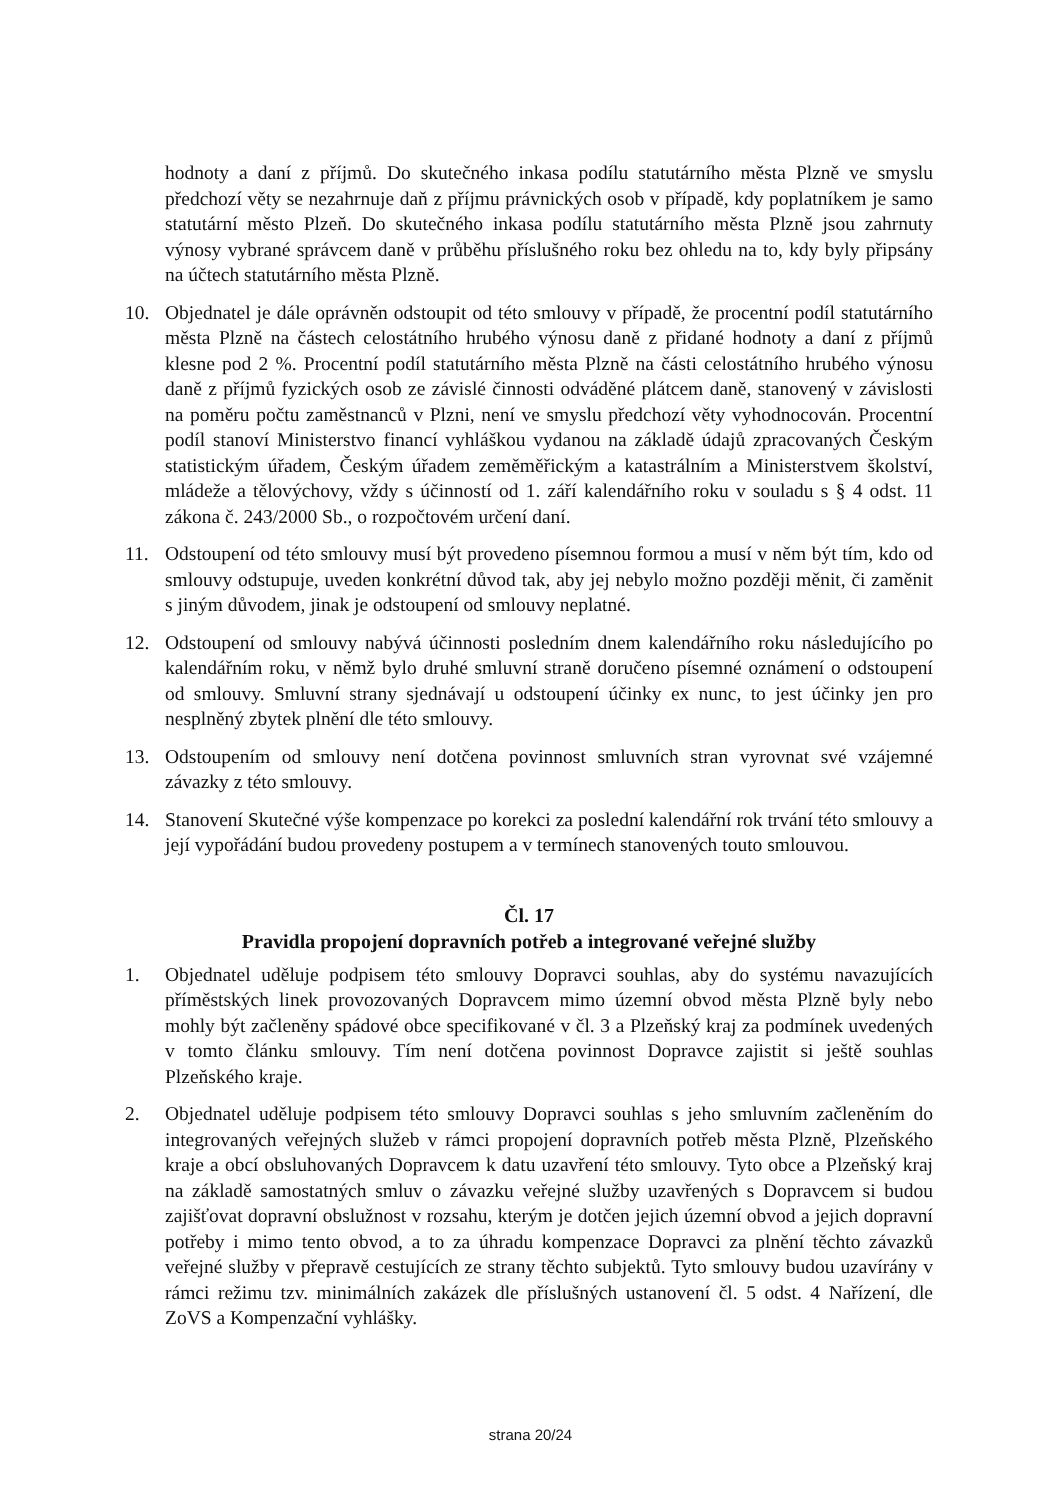hodnoty a daní z příjmů. Do skutečného inkasa podílu statutárního města Plzně ve smyslu předchozí věty se nezahrnuje daň z příjmu právnických osob v případě, kdy poplatníkem je samo statutární město Plzeň. Do skutečného inkasa podílu statutárního města Plzně jsou zahrnuty výnosy vybrané správcem daně v průběhu příslušného roku bez ohledu na to, kdy byly připsány na účtech statutárního města Plzně.
10. Objednatel je dále oprávněn odstoupit od této smlouvy v případě, že procentní podíl statutárního města Plzně na částech celostátního hrubého výnosu daně z přidané hodnoty a daní z příjmů klesne pod 2 %. Procentní podíl statutárního města Plzně na části celostátního hrubého výnosu daně z příjmů fyzických osob ze závislé činnosti odváděné plátcem daně, stanovený v závislosti na poměru počtu zaměstnanců v Plzni, není ve smyslu předchozí věty vyhodnocován. Procentní podíl stanoví Ministerstvo financí vyhláškou vydanou na základě údajů zpracovaných Českým statistickým úřadem, Českým úřadem zeměměřickým a katastrálním a Ministerstvem školství, mládeže a tělovýchovy, vždy s účinností od 1. září kalendářního roku v souladu s § 4 odst. 11 zákona č. 243/2000 Sb., o rozpočtovém určení daní.
11. Odstoupení od této smlouvy musí být provedeno písemnou formou a musí v něm být tím, kdo od smlouvy odstupuje, uveden konkrétní důvod tak, aby jej nebylo možno později měnit, či zaměnit s jiným důvodem, jinak je odstoupení od smlouvy neplatné.
12. Odstoupení od smlouvy nabývá účinnosti posledním dnem kalendářního roku následujícího po kalendářním roku, v němž bylo druhé smluvní straně doručeno písemné oznámení o odstoupení od smlouvy. Smluvní strany sjednávají u odstoupení účinky ex nunc, to jest účinky jen pro nesplněný zbytek plnění dle této smlouvy.
13. Odstoupením od smlouvy není dotčena povinnost smluvních stran vyrovnat své vzájemné závazky z této smlouvy.
14. Stanovení Skutečné výše kompenzace po korekci za poslední kalendářní rok trvání této smlouvy a její vypořádání budou provedeny postupem a v termínech stanovených touto smlouvou.
Čl. 17
Pravidla propojení dopravních potřeb a integrované veřejné služby
1. Objednatel uděluje podpisem této smlouvy Dopravci souhlas, aby do systému navazujících příměstských linek provozovaných Dopravcem mimo územní obvod města Plzně byly nebo mohly být začleněny spádové obce specifikované v čl. 3 a Plzeňský kraj za podmínek uvedených v tomto článku smlouvy. Tím není dotčena povinnost Dopravce zajistit si ještě souhlas Plzeňského kraje.
2. Objednatel uděluje podpisem této smlouvy Dopravci souhlas s jeho smluvním začleněním do integrovaných veřejných služeb v rámci propojení dopravních potřeb města Plzně, Plzeňského kraje a obcí obsluhovaných Dopravcem k datu uzavření této smlouvy. Tyto obce a Plzeňský kraj na základě samostatných smluv o závazku veřejné služby uzavřených s Dopravcem si budou zajišťovat dopravní obslužnost v rozsahu, kterým je dotčen jejich územní obvod a jejich dopravní potřeby i mimo tento obvod, a to za úhradu kompenzace Dopravci za plnění těchto závazků veřejné služby v přepravě cestujících ze strany těchto subjektů. Tyto smlouvy budou uzavírány v rámci režimu tzv. minimálních zakázek dle příslušných ustanovení čl. 5 odst. 4 Nařízení, dle ZoVS a Kompenzační vyhlášky.
strana 20/24